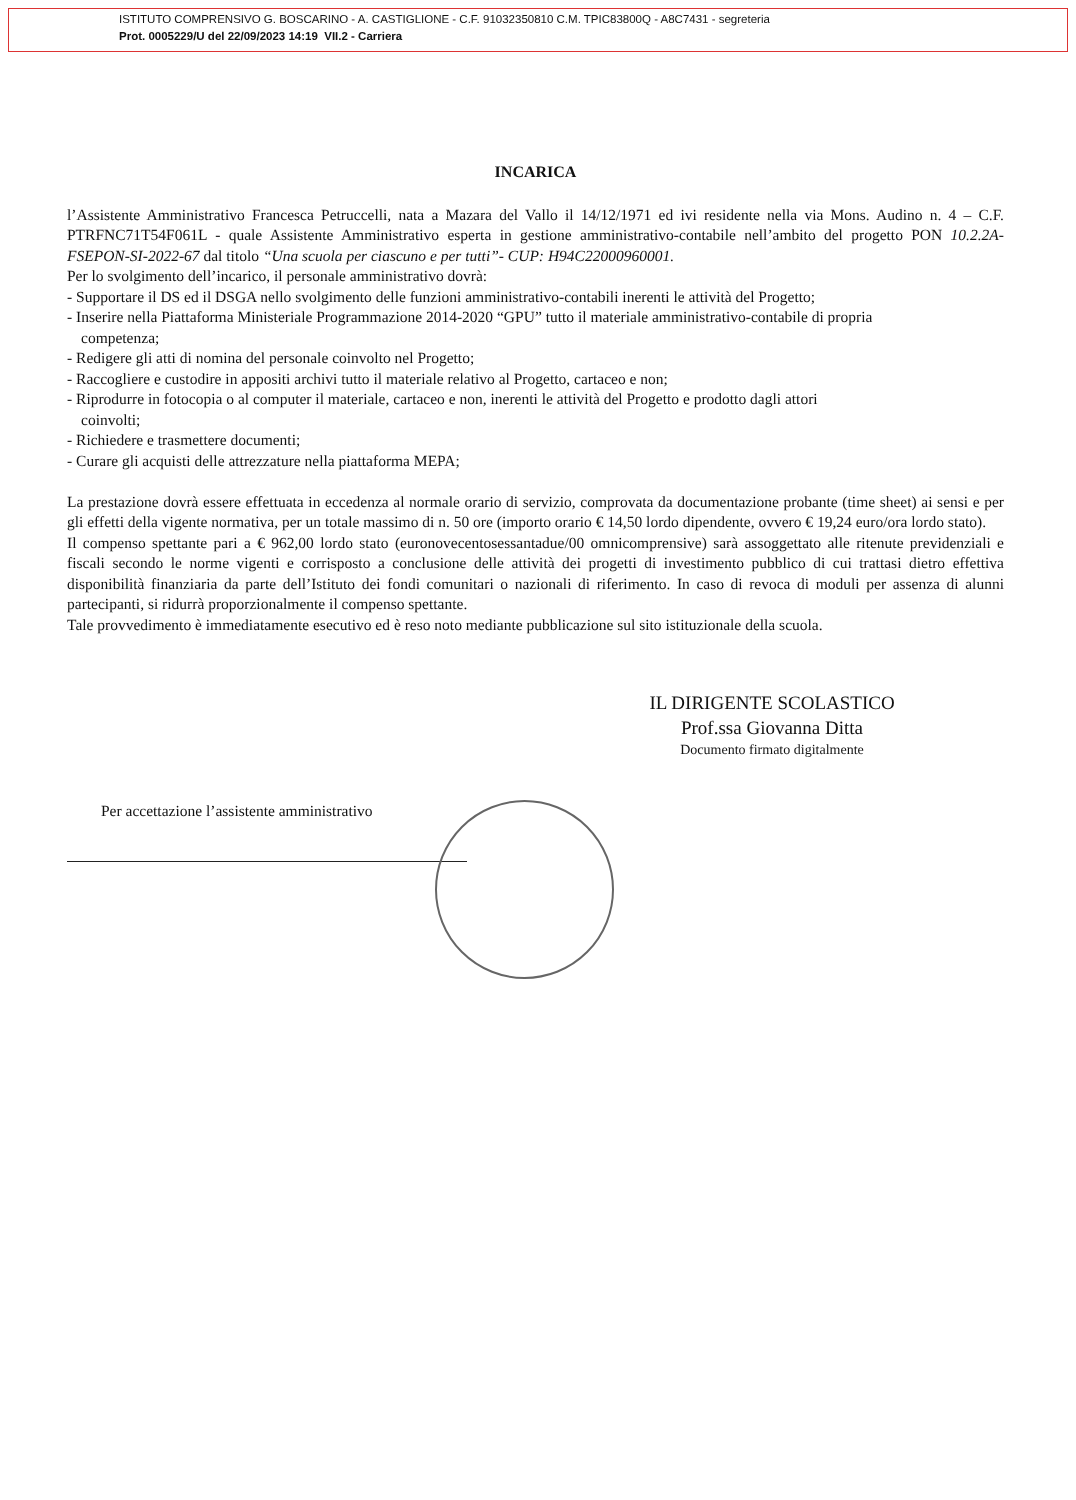ISTITUTO COMPRENSIVO G. BOSCARINO - A. CASTIGLIONE - C.F. 91032350810 C.M. TPIC83800Q - A8C7431 - segreteria
Prot. 0005229/U del 22/09/2023 14:19 VII.2 - Carriera
INCARICA
l’Assistente Amministrativo Francesca Petruccelli, nata a Mazara del Vallo il 14/12/1971 ed ivi residente nella via Mons. Audino n. 4 – C.F. PTRFNC71T54F061L - quale Assistente Amministrativo esperta in gestione amministrativo-contabile nell’ambito del progetto PON 10.2.2A-FSEPON-SI-2022-67 dal titolo “Una scuola per ciascuno e per tutti”- CUP: H94C22000960001.
Per lo svolgimento dell’incarico, il personale amministrativo dovrà:
- Supportare il DS ed il DSGA nello svolgimento delle funzioni amministrativo-contabili inerenti le attività del Progetto;
- Inserire nella Piattaforma Ministeriale Programmazione 2014-2020 “GPU” tutto il materiale amministrativo-contabile di propria
competenza;
- Redigere gli atti di nomina del personale coinvolto nel Progetto;
- Raccogliere e custodire in appositi archivi tutto il materiale relativo al Progetto, cartaceo e non;
- Riprodurre in fotocopia o al computer il materiale, cartaceo e non, inerenti le attività del Progetto e prodotto dagli attori
coinvolti;
- Richiedere e trasmettere documenti;
- Curare gli acquisti delle attrezzature nella piattaforma MEPA;
La prestazione dovrà essere effettuata in eccedenza al normale orario di servizio, comprovata da documentazione probante (time sheet) ai sensi e per gli effetti della vigente normativa, per un totale massimo di n. 50 ore (importo orario € 14,50 lordo dipendente, ovvero € 19,24 euro/ora lordo stato).
Il compenso spettante pari a € 962,00 lordo stato (euronovecentosessantadue/00 omnicomprensive) sarà assoggettato alle ritenute previdenziali e fiscali secondo le norme vigenti e corrisposto a conclusione delle attività dei progetti di investimento pubblico di cui trattasi dietro effettiva disponibilità finanziaria da parte dell’Istituto dei fondi comunitari o nazionali di riferimento. In caso di revoca di moduli per assenza di alunni partecipanti, si ridurrà proporzionalmente il compenso spettante.
Tale provvedimento è immediatamente esecutivo ed è reso noto mediante pubblicazione sul sito istituzionale della scuola.
IL DIRIGENTE SCOLASTICO
Prof.ssa Giovanna Ditta
Documento firmato digitalmente
Per accettazione l’assistente amministrativo